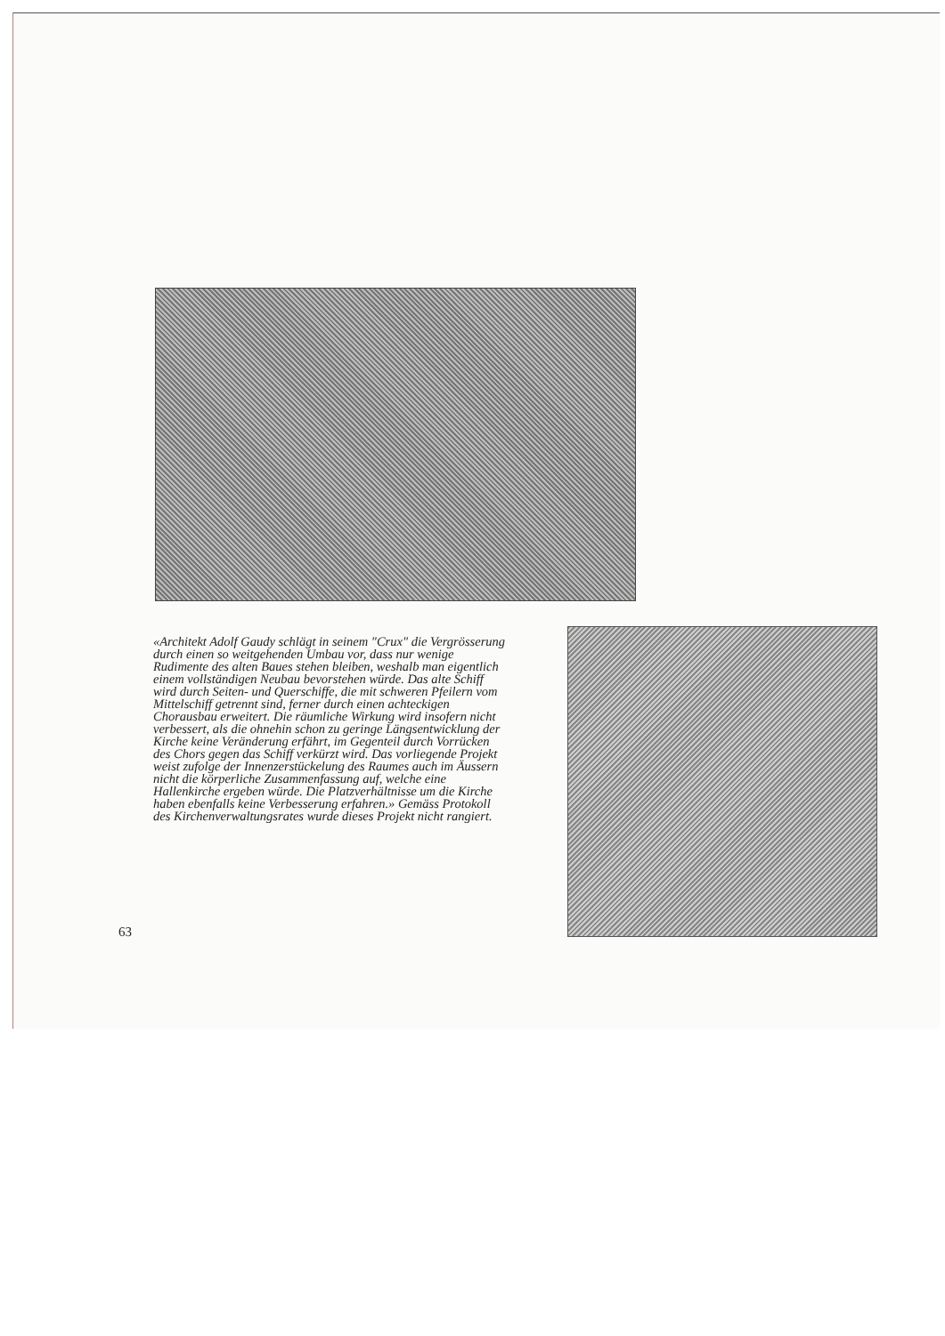«Architekt Adolf Gaudy schlägt in seinem "Crux" die Vergrösserung durch einen so weitgehenden Umbau vor, dass nur wenige Rudimente des alten Baues stehen bleiben, weshalb man eigentlich einem vollständigen Neubau bevorstehen würde. Das alte Schiff wird durch Seiten- und Querschiffe, die mit schweren Pfeilern vom Mittelschiff getrennt sind, ferner durch einen achteckigen Chorausbau erweitert. Die räumliche Wirkung wird insofern nicht verbessert, als die ohnehin schon zu geringe Längsentwicklung der Kirche keine Veränderung erfährt, im Gegenteil durch Vorrücken des Chors gegen das Schiff verkürzt wird. Das vorliegende Projekt weist zufolge der Innenzerstückelung des Raumes auch im Äussern nicht die körperliche Zusammenfassung auf, welche eine Hallenkirche ergeben würde. Die Platzverhältnisse um die Kirche haben ebenfalls keine Verbesserung erfahren.» Gemäss Protokoll des Kirchenverwaltungsrates wurde dieses Projekt nicht rangiert.
63